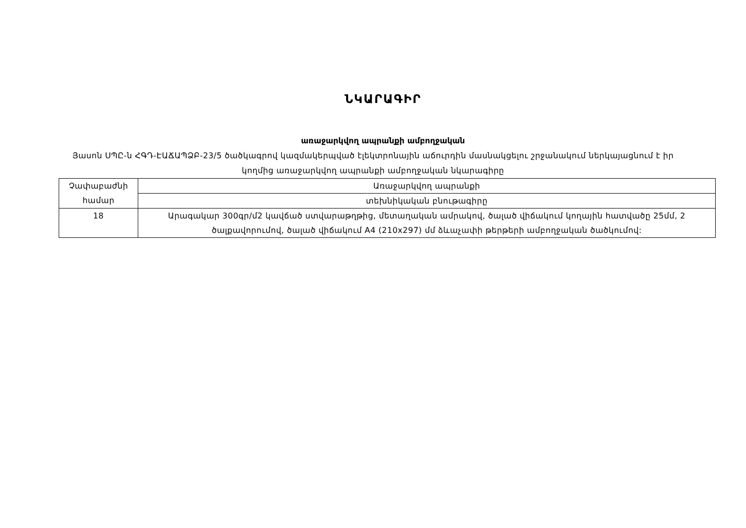ՆԿԱՐԱԳԻՐ
առաջարկվող ապրանքի ամբողջական
Յասոն ՍՊԸ-ն ՀԳԴ-ԷԱՃԱՊՁԲ-23/5 ծածկագրով կազմակերպված էլեկտրոնային աճուրդին մասնակցելու շրջանակում ներկայացնում է իր կողմից առաջարկվող ապրանքի ամբողջական նկարագիրը
| Չափաբաժնի համար | Առաջարկվող ապրանքի |
| | տեխնիկական բնութագիրը |
| 18 | Արագակար 300գր/մ2 կավճած ստվարաթղթից, մետաղական ամրակով, ծալած վիճակում կողային հատվածը 25մմ, 2 ծալքավորումով, ծալած վիճակում A4 (210x297) մմ ձևաչափի թերթերի ամբողջական ծածկումով: |